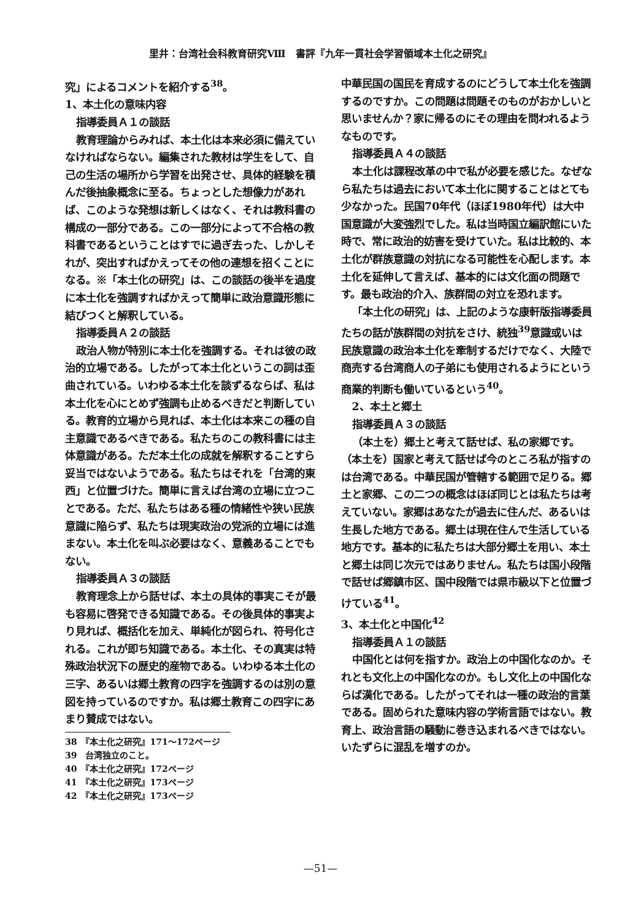里井：台湾社会科教育研究Ⅷ　書評『九年一貫社会学習領域本土化之研究』
究」によるコメントを紹介する<sup>38</sup>。
1、本土化の意味内容
指導委員Ａ１の談話
教育理論からみれば、本土化は本来必須に備えていなければならない。編集された教材は学生をして、自己の生活の場所から学習を出発させ、具体的経験を積んだ後抽象概念に至る。ちょっとした想像力があれば、このような発想は新しくはなく、それは教科書の構成の一部分である。この一部分によって不合格の教科書であるということはすでに過ぎ去った、しかしそれが、突出すればかえってその他の連想を招くことになる。※「本土化の研究」は、この談話の後半を過度に本土化を強調すればかえって簡単に政治意識形態に結びつくと解釈している。
指導委員Ａ２の談話
政治人物が特別に本土化を強調する。それは彼の政治的立場である。したがって本土化というこの詞は歪曲されている。いわゆる本土化を談ずるならば、私は本土化を心にとめず強調も止めるべきだと判断している。教育的立場から見れば、本土化は本来この種の自主意識であるべきである。私たちのこの教科書には主体意識がある。ただ本土化の成就を解釈することすら妥当ではないようである。私たちはそれを「台湾的東西」と位置づけた。簡単に言えば台湾の立場に立つことである。ただ、私たちはある種の情緒性や狭い民族意識に陥らず、私たちは現実政治の党派的立場には進まない。本土化を叫ぶ必要はなく、意義あることでもない。
指導委員Ａ３の談話
教育理念上から話せば、本土の具体的事実こそが最も容易に啓発できる知識である。その後具体的事実より見れば、概括化を加え、単純化が図られ、符号化される。これが即ち知識である。本土化、その真実は特殊政治状況下の歴史的産物である。いわゆる本土化の三字、あるいは郷土教育の四字を強調するのは別の意図を持っているのですか。私は郷土教育この四字にあまり賛成ではない。
38　『本土化之研究』171～172ページ
39　台湾独立のこと。
40　『本土化之研究』172ページ
41　『本土化之研究』173ページ
42　『本土化之研究』173ページ
中華民国の国民を育成するのにどうして本土化を強調するのですか。この問題は問題そのものがおかしいと思いませんか？家に帰るのにその理由を問われるようなものです。
指導委員Ａ４の談話
本土化は課程改革の中で私が必要を感じた。なぜなら私たちは過去において本土化に関することはとても少なかった。民国70年代（ほぼ1980年代）は大中国意識が大変強烈でした。私は当時国立編訳館にいた時で、常に政治的妨害を受けていた。私は比較的、本土化が群族意識の対抗になる可能性を心配します。本土化を延伸して言えば、基本的には文化面の問題です。最も政治的介入、族群間の対立を恐れます。
「本土化の研究」は、上記のような康軒版指導委員たちの話が族群間の対抗をさけ、統独<sup>39</sup>意識或いは民族意識の政治本土化を牽制するだけでなく、大陸で商売する台湾商人の子弟にも使用されるようにという商業的判断も働いているという<sup>40</sup>。
2、本土と郷土
指導委員Ａ３の談話
（本土を）郷土と考えて話せば、私の家郷です。（本土を）国家と考えて話せば今のところ私が指すのは台湾である。中華民国が管轄する範囲で足りる。郷土と家郷、この二つの概念はほぼ同じとは私たちは考えていない。家郷はあなたが過去に住んだ、あるいは生長した地方である。郷土は現在住んで生活している地方です。基本的に私たちは大部分郷土を用い、本土と郷土は同じ次元ではありません。私たちは国小段階で話せば郷鎮市区、国中段階では県市級以下と位置づけている<sup>41</sup>。
3、本土化と中国化<sup>42</sup>
指導委員Ａ１の談話
中国化とは何を指すか。政治上の中国化なのか。それとも文化上の中国化なのか。もし文化上の中国化ならば漢化である。したがってそれは一種の政治的言葉である。固められた意味内容の学術言語ではない。教育上、政治言語の騒動に巻き込まれるべきではない。いたずらに混乱を増すのか。
—51—